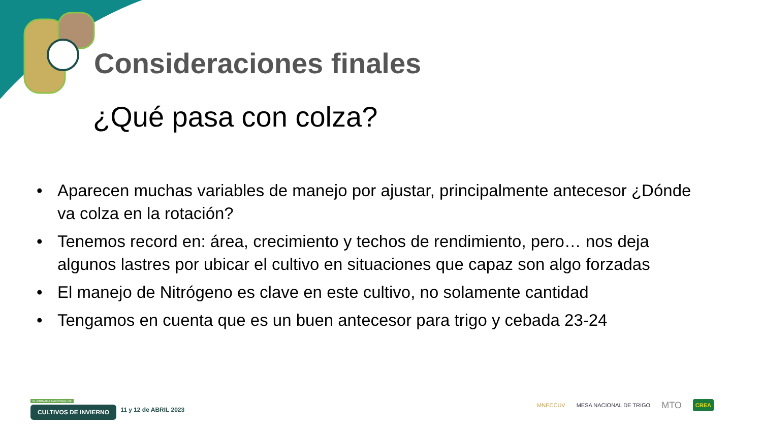Consideraciones finales
¿Qué pasa con colza?
• Aparecen muchas variables de manejo por ajustar, principalmente antecesor ¿Dónde va colza en la rotación?
• Tenemos record en: área, crecimiento y techos de rendimiento, pero… nos deja algunos lastres por ubicar el cultivo en situaciones que capaz son algo forzadas
• El manejo de Nitrógeno es clave en este cultivo, no solamente cantidad
• Tengamos en cuenta que es un buen antecesor para trigo y cebada 23-24
III JORNADA NACIONAL DE
CULTIVOS DE INVIERNO
11 y 12 de ABRIL 2023
MNECCUV MESA NACIONAL DE TRIGO MTO CREA